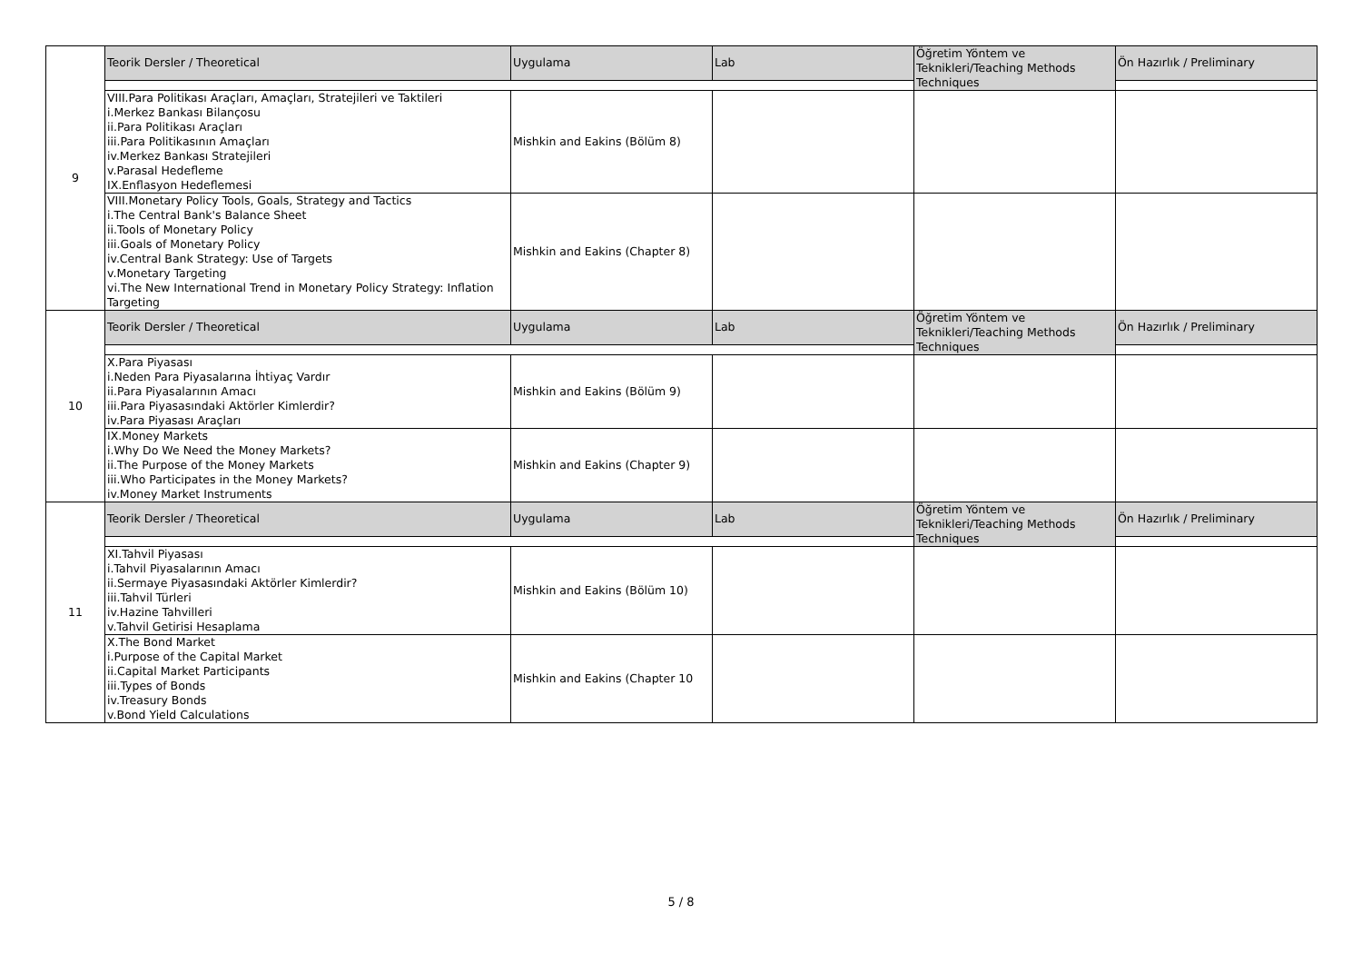| 9 | Teorik Dersler / Theoretical | Uygulama | Lab | Öğretim Yöntem ve Teknikleri/Teaching Methods Techniques | Ön Hazırlık / Preliminary |
| | VIII.Para Politikası Araçları, Amaçları, Stratejileri ve Taktileri i.Merkez Bankası Bilançosu ii.Para Politikası Araçları iii.Para Politikasının Amaçları iv.Merkez Bankası Stratejileri v.Parasal Hedefleme IX.Enflasyon Hedeflemesi | Mishkin and Eakins (Bölüm 8) | | | |
| | VIII.Monetary Policy Tools, Goals, Strategy and Tactics i.The Central Bank's Balance Sheet ii.Tools of Monetary Policy iii.Goals of Monetary Policy iv.Central Bank Strategy: Use of Targets v.Monetary Targeting vi.The New International Trend in Monetary Policy Strategy: Inflation Targeting | Mishkin and Eakins (Chapter 8) | | | |
| 10 | Teorik Dersler / Theoretical | Uygulama | Lab | Öğretim Yöntem ve Teknikleri/Teaching Methods Techniques | Ön Hazırlık / Preliminary |
| | X.Para Piyasası i.Neden Para Piyasalarına İhtiyaç Vardır ii.Para Piyasalarının Amacı iii.Para Piyasasındaki Aktörler Kimlerdir? iv.Para Piyasası Araçları | Mishkin and Eakins (Bölüm 9) | | | |
| | IX.Money Markets i.Why Do We Need the Money Markets? ii.The Purpose of the Money Markets iii.Who Participates in the Money Markets? iv.Money Market Instruments | Mishkin and Eakins (Chapter 9) | | | |
| 11 | Teorik Dersler / Theoretical | Uygulama | Lab | Öğretim Yöntem ve Teknikleri/Teaching Methods Techniques | Ön Hazırlık / Preliminary |
| | XI.Tahvil Piyasası i.Tahvil Piyasalarının Amacı ii.Sermaye Piyasasındaki Aktörler Kimlerdir? iii.Tahvil Türleri iv.Hazine Tahvilleri v.Tahvil Getirisi Hesaplama | Mishkin and Eakins (Bölüm 10) | | | |
| | X.The Bond Market i.Purpose of the Capital Market ii.Capital Market Participants iii.Types of Bonds iv.Treasury Bonds v.Bond Yield Calculations | Mishkin and Eakins (Chapter 10 | | | |
5 / 8